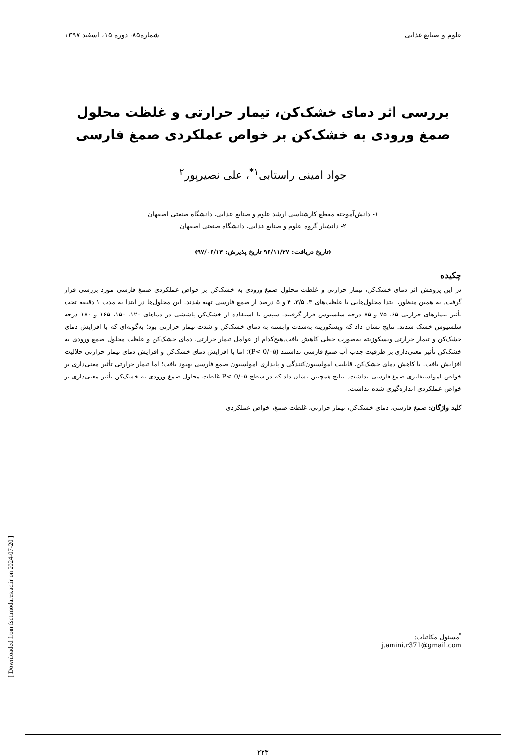علوم و صنایع غذایی شماره۸۵، دوره ۱۵، اسفند ۱۳۹۷
بررسی اثر دمای خشک‌کن، تیمار حرارتی و غلظت محلول صمغ ورودی به خشک‌کن بر خواص عملکردی صمغ فارسی
جواد امینی راستابی<sup>۱*</sup>، علی نصیرپور<sup>۲</sup>
۱- دانش‌آموخته مقطع کارشناسی ارشد علوم و صنایع غذایی، دانشگاه صنعتی اصفهان
۲- دانشیار گروه علوم و صنایع غذایی، دانشگاه صنعتی اصفهان
(تاریخ دریافت: ۹۶/۱۱/۲۷ تاریخ پذیرش: ۹۷/۰۶/۱۳)
چکیده
در این پژوهش اثر دمای خشک‌کن، تیمار حرارتی و غلظت محلول صمغ ورودی به خشک‌کن بر خواص عملکردی صمغ فارسی مورد بررسی قرار گرفت. به همین منظور، ابتدا محلول‌هایی با غلظت‌های ۳، ۳/۵، ۴ و ۵ درصد از صمغ فارسی تهیه شدند. این محلول‌ها در ابتدا به مدت ۱ دقیقه تحت تأثیر تیمارهای حرارتی ۶۵، ۷۵ و ۸۵ درجه سلسیوس قرار گرفتند. سپس با استفاده از خشک‌کن پاششی در دماهای ۱۲۰، ۱۵۰، ۱۶۵ و ۱۸۰ درجه سلسیوس خشک شدند. نتایج نشان داد که ویسکوزیته به‌شدت وابسته به دمای خشک‌کن و شدت تیمار حرارتی بود؛ به‌گونه‌ای که با افزایش دمای خشک‌کن و تیمار حرارتی ویسکوزیته به‌صورت خطی کاهش یافت.هیچ‌کدام از عوامل تیمار حرارتی، دمای خشک‌کن و غلظت محلول صمغ ورودی به خشک‌کن تأثیر معنی‌داری بر ظرفیت جذب آب صمغ فارسی نداشتند (P< 0/۰۵)؛ اما با افزایش دمای خشک‌کن و افزایش دمای تیمار حرارتی حلالیت افزایش یافت. با کاهش دمای خشک‌کن، قابلیت امولسیون‌کنندگی و پایداری امولسیون صمغ فارسی بهبود یافت؛ اما تیمار حرارتی تأثیر معنی‌داری بر خواص امولسیفایری صمغ فارسی نداشت. نتایج همچنین نشان داد که در سطح P< 0/۰۵ غلظت محلول صمغ ورودی به خشک‌کن تأثیر معنی‌داری بر خواص عملکردی اندازه‌گیری شده نداشت.
کلید واژگان: صمغ فارسی، دمای خشک‌کن، تیمار حرارتی، غلظت صمغ، خواص عملکردی
<sup>*</sup> مسئول مکاتبات: j.amini.r371@gmail.com
۲۳۳
[ Downloaded from fsct.modares.ac.ir on 2024-07-20 ]